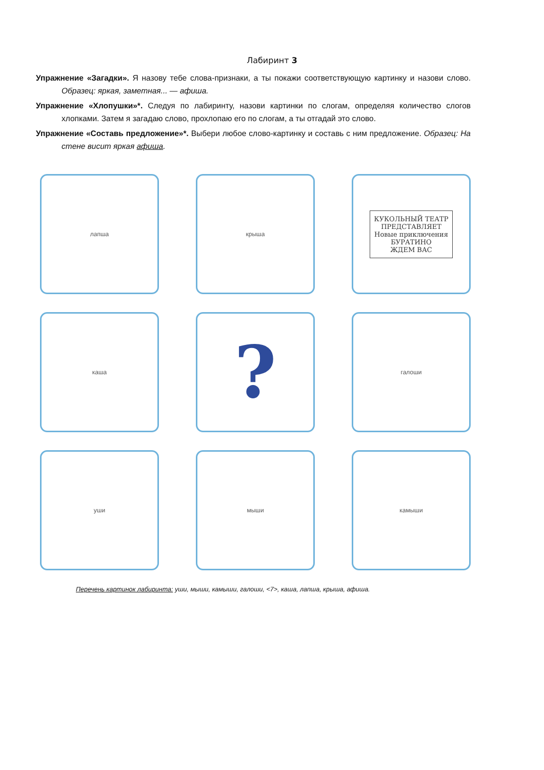Лабиринт 3
Упражнение «Загадки». Я назову тебе слова-признаки, а ты покажи соответствующую картинку и назови слово. Образец: яркая, заметная... — афиша.
Упражнение «Хлопушки»*. Следуя по лабиринту, назови картинки по слогам, определяя количество слогов хлопками. Затем я загадаю слово, прохлопаю его по слогам, а ты отгадай это слово.
Упражнение «Составь предложение»*. Выбери любое слово-картинку и составь с ним предложение. Образец: На стене висит яркая афиша.
лапша
крыша
КУКОЛЬНЫЙ ТЕАТР
ПРЕДСТАВЛЯЕТ
Новые приключения
БУРАТИНО
ЖДЕМ ВАС
каша
?
галоши
уши
мыши
камыши
Перечень картинок лабиринта: уши, мыши, камыши, галоши, <7>, каша, лапша, крыша, афиша.